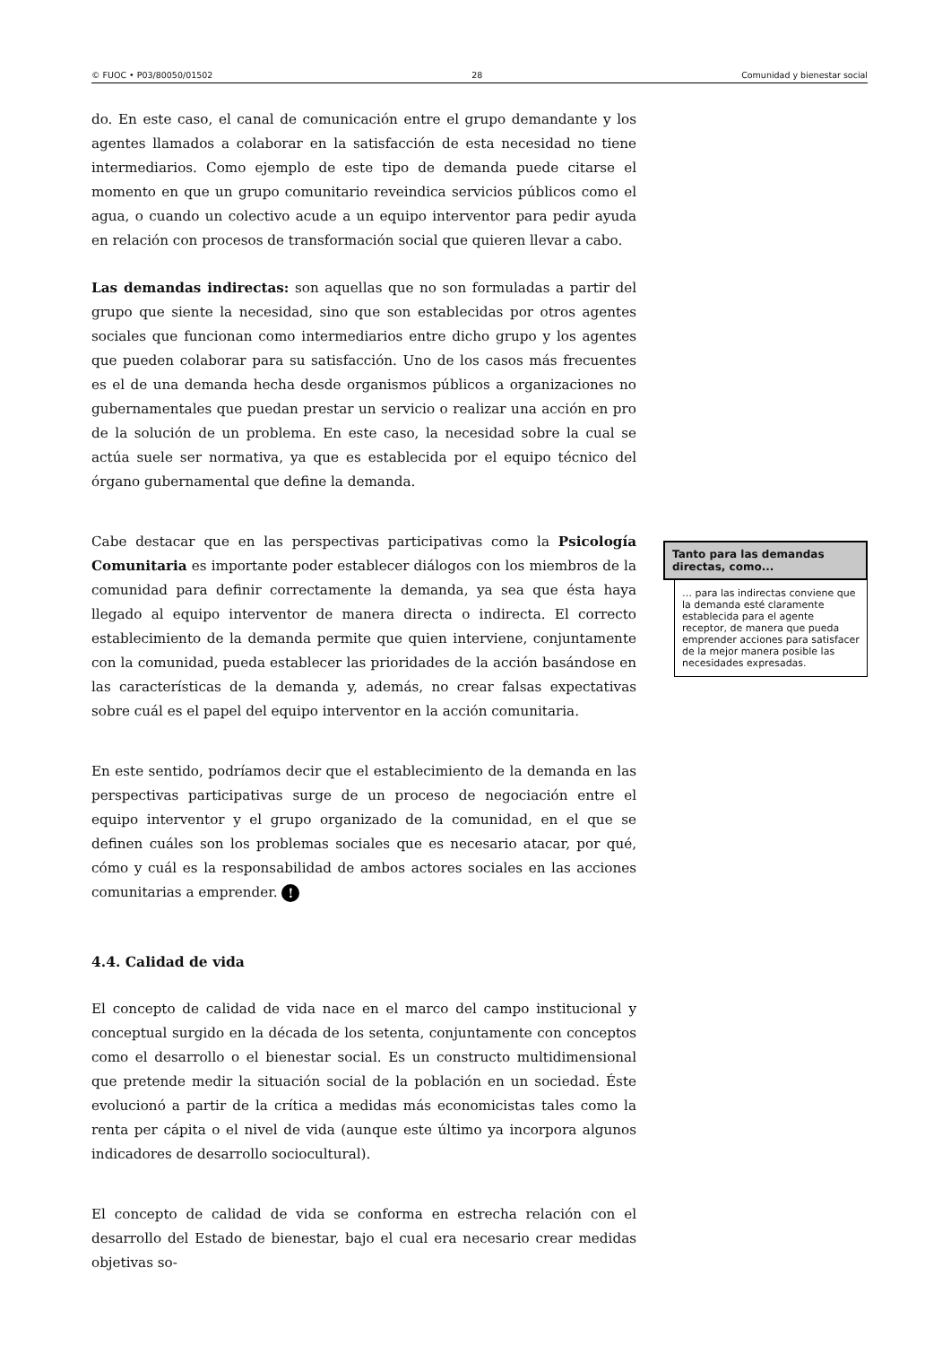© FUOC • P03/80050/01502 28 Comunidad y bienestar social
do. En este caso, el canal de comunicación entre el grupo demandante y los agentes llamados a colaborar en la satisfacción de esta necesidad no tiene intermediarios. Como ejemplo de este tipo de demanda puede citarse el momento en que un grupo comunitario reveindica servicios públicos como el agua, o cuando un colectivo acude a un equipo interventor para pedir ayuda en relación con procesos de transformación social que quieren llevar a cabo.
Las demandas indirectas: son aquellas que no son formuladas a partir del grupo que siente la necesidad, sino que son establecidas por otros agentes sociales que funcionan como intermediarios entre dicho grupo y los agentes que pueden colaborar para su satisfacción. Uno de los casos más frecuentes es el de una demanda hecha desde organismos públicos a organizaciones no gubernamentales que puedan prestar un servicio o realizar una acción en pro de la solución de un problema. En este caso, la necesidad sobre la cual se actúa suele ser normativa, ya que es establecida por el equipo técnico del órgano gubernamental que define la demanda.
Cabe destacar que en las perspectivas participativas como la Psicología Comunitaria es importante poder establecer diálogos con los miembros de la comunidad para definir correctamente la demanda, ya sea que ésta haya llegado al equipo interventor de manera directa o indirecta. El correcto establecimiento de la demanda permite que quien interviene, conjuntamente con la comunidad, pueda establecer las prioridades de la acción basándose en las características de la demanda y, además, no crear falsas expectativas sobre cuál es el papel del equipo interventor en la acción comunitaria.
En este sentido, podríamos decir que el establecimiento de la demanda en las perspectivas participativas surge de un proceso de negociación entre el equipo interventor y el grupo organizado de la comunidad, en el que se definen cuáles son los problemas sociales que es necesario atacar, por qué, cómo y cuál es la responsabilidad de ambos actores sociales en las acciones comunitarias a emprender. !
4.4. Calidad de vida
El concepto de calidad de vida nace en el marco del campo institucional y conceptual surgido en la década de los setenta, conjuntamente con conceptos como el desarrollo o el bienestar social. Es un constructo multidimensional que pretende medir la situación social de la población en un sociedad. Éste evolucionó a partir de la crítica a medidas más economicistas tales como la renta per cápita o el nivel de vida (aunque este último ya incorpora algunos indicadores de desarrollo sociocultural).
El concepto de calidad de vida se conforma en estrecha relación con el desarrollo del Estado de bienestar, bajo el cual era necesario crear medidas objetivas so-
Tanto para las demandas directas, como...
… para las indirectas conviene que la demanda esté claramente establecida para el agente receptor, de manera que pueda emprender acciones para satisfacer de la mejor manera posible las necesidades expresadas.